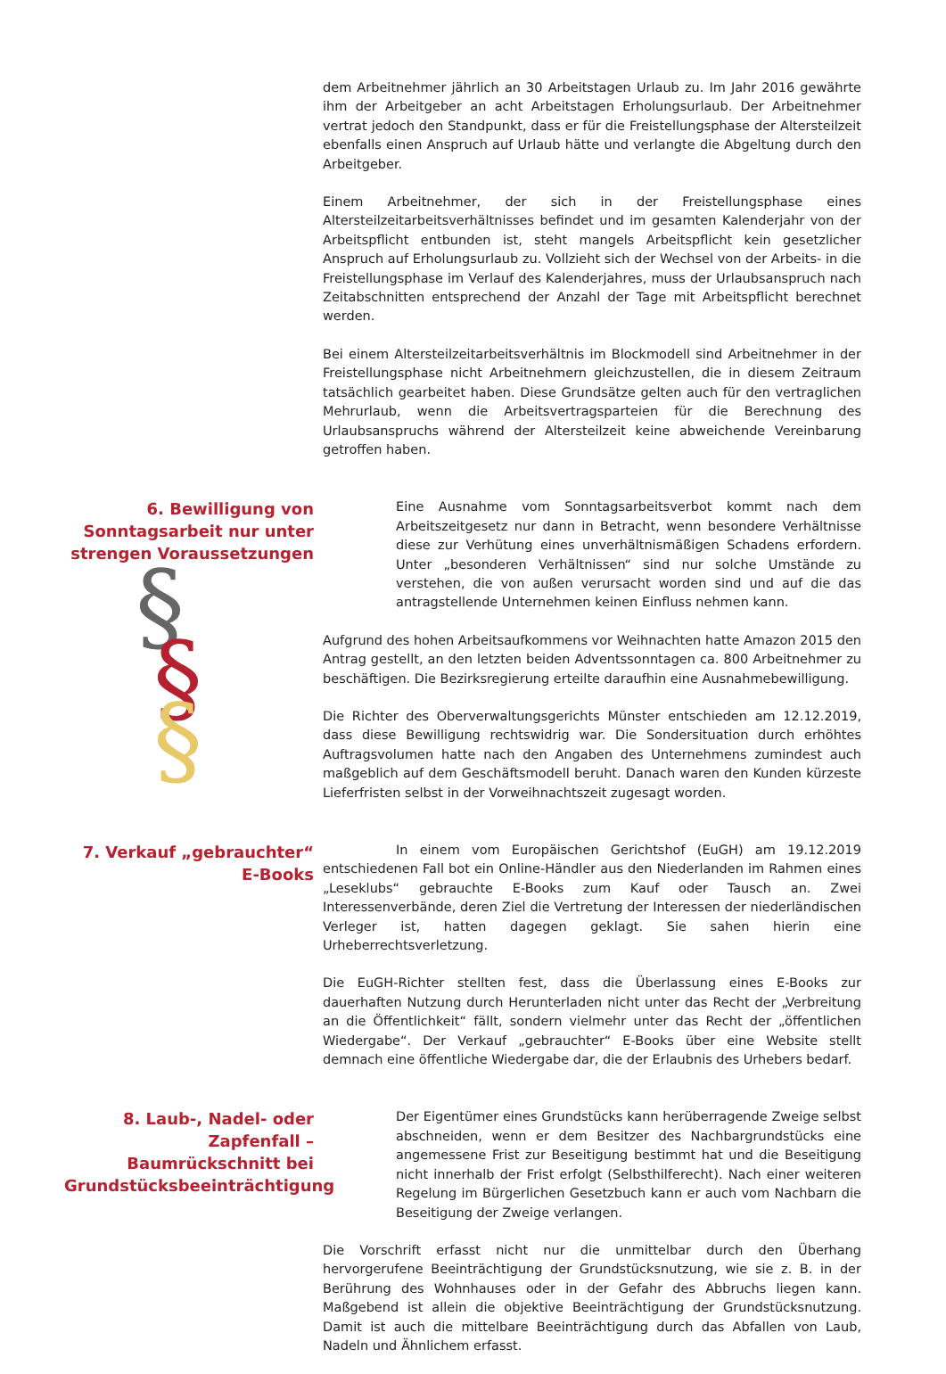dem Arbeitnehmer jährlich an 30 Arbeitstagen Urlaub zu. Im Jahr 2016 gewährte ihm der Arbeitgeber an acht Arbeitstagen Erholungsurlaub. Der Arbeitnehmer vertrat jedoch den Standpunkt, dass er für die Freistellungsphase der Altersteilzeit ebenfalls einen Anspruch auf Urlaub hätte und verlangte die Abgeltung durch den Arbeitgeber.
Einem Arbeitnehmer, der sich in der Freistellungsphase eines Altersteilzeitarbeitsverhältnisses befindet und im gesamten Kalenderjahr von der Arbeitspflicht entbunden ist, steht mangels Arbeitspflicht kein gesetzlicher Anspruch auf Erholungsurlaub zu. Vollzieht sich der Wechsel von der Arbeits- in die Freistellungsphase im Verlauf des Kalenderjahres, muss der Urlaubsanspruch nach Zeitabschnitten entsprechend der Anzahl der Tage mit Arbeitspflicht berechnet werden.
Bei einem Altersteilzeitarbeitsverhältnis im Blockmodell sind Arbeitnehmer in der Freistellungsphase nicht Arbeitnehmern gleichzustellen, die in diesem Zeitraum tatsächlich gearbeitet haben. Diese Grundsätze gelten auch für den vertraglichen Mehrurlaub, wenn die Arbeitsvertragsparteien für die Berechnung des Urlaubsanspruchs während der Altersteilzeit keine abweichende Vereinbarung getroffen haben.
6. Bewilligung von Sonntagsarbeit nur unter strengen Voraussetzungen
§
§
§
Eine Ausnahme vom Sonntagsarbeitsverbot kommt nach dem Arbeitszeitgesetz nur dann in Betracht, wenn besondere Verhältnisse diese zur Verhütung eines unverhältnismäßigen Schadens erfordern. Unter „besonderen Verhältnissen“ sind nur solche Umstände zu verstehen, die von außen verursacht worden sind und auf die das antragstellende Unternehmen keinen Einfluss nehmen kann.
Aufgrund des hohen Arbeitsaufkommens vor Weihnachten hatte Amazon 2015 den Antrag gestellt, an den letzten beiden Adventssonntagen ca. 800 Arbeitnehmer zu beschäftigen. Die Bezirksregierung erteilte daraufhin eine Ausnahmebewilligung.
Die Richter des Oberverwaltungsgerichts Münster entschieden am 12.12.2019, dass diese Bewilligung rechtswidrig war. Die Sondersituation durch erhöhtes Auftragsvolumen hatte nach den Angaben des Unternehmens zumindest auch maßgeblich auf dem Geschäftsmodell beruht. Danach waren den Kunden kürzeste Lieferfristen selbst in der Vorweihnachtszeit zugesagt worden.
7. Verkauf „gebrauchter“ E-Books
In einem vom Europäischen Gerichtshof (EuGH) am 19.12.2019 entschiedenen Fall bot ein Online-Händler aus den Niederlanden im Rahmen eines „Leseklubs“ gebrauchte E-Books zum Kauf oder Tausch an. Zwei Interessenverbände, deren Ziel die Vertretung der Interessen der niederländischen Verleger ist, hatten dagegen geklagt. Sie sahen hierin eine Urheberrechtsverletzung.
Die EuGH-Richter stellten fest, dass die Überlassung eines E-Books zur dauerhaften Nutzung durch Herunterladen nicht unter das Recht der „Verbreitung an die Öffentlichkeit“ fällt, sondern vielmehr unter das Recht der „öffentlichen Wiedergabe“. Der Verkauf „gebrauchter“ E-Books über eine Website stellt demnach eine öffentliche Wiedergabe dar, die der Erlaubnis des Urhebers bedarf.
8. Laub-, Nadel- oder Zapfenfall – Baumrückschnitt bei Grundstücksbeeinträchtigung
Der Eigentümer eines Grundstücks kann herüberragende Zweige selbst abschneiden, wenn er dem Besitzer des Nachbargrundstücks eine angemessene Frist zur Beseitigung bestimmt hat und die Beseitigung nicht innerhalb der Frist erfolgt (Selbsthilferecht). Nach einer weiteren Regelung im Bürgerlichen Gesetzbuch kann er auch vom Nachbarn die Beseitigung der Zweige verlangen.
Die Vorschrift erfasst nicht nur die unmittelbar durch den Überhang hervorgerufene Beeinträchtigung der Grundstücksnutzung, wie sie z. B. in der Berührung des Wohnhauses oder in der Gefahr des Abbruchs liegen kann. Maßgebend ist allein die objektive Beeinträchtigung der Grundstücksnutzung. Damit ist auch die mittelbare Beeinträchtigung durch das Abfallen von Laub, Nadeln und Ähnlichem erfasst.